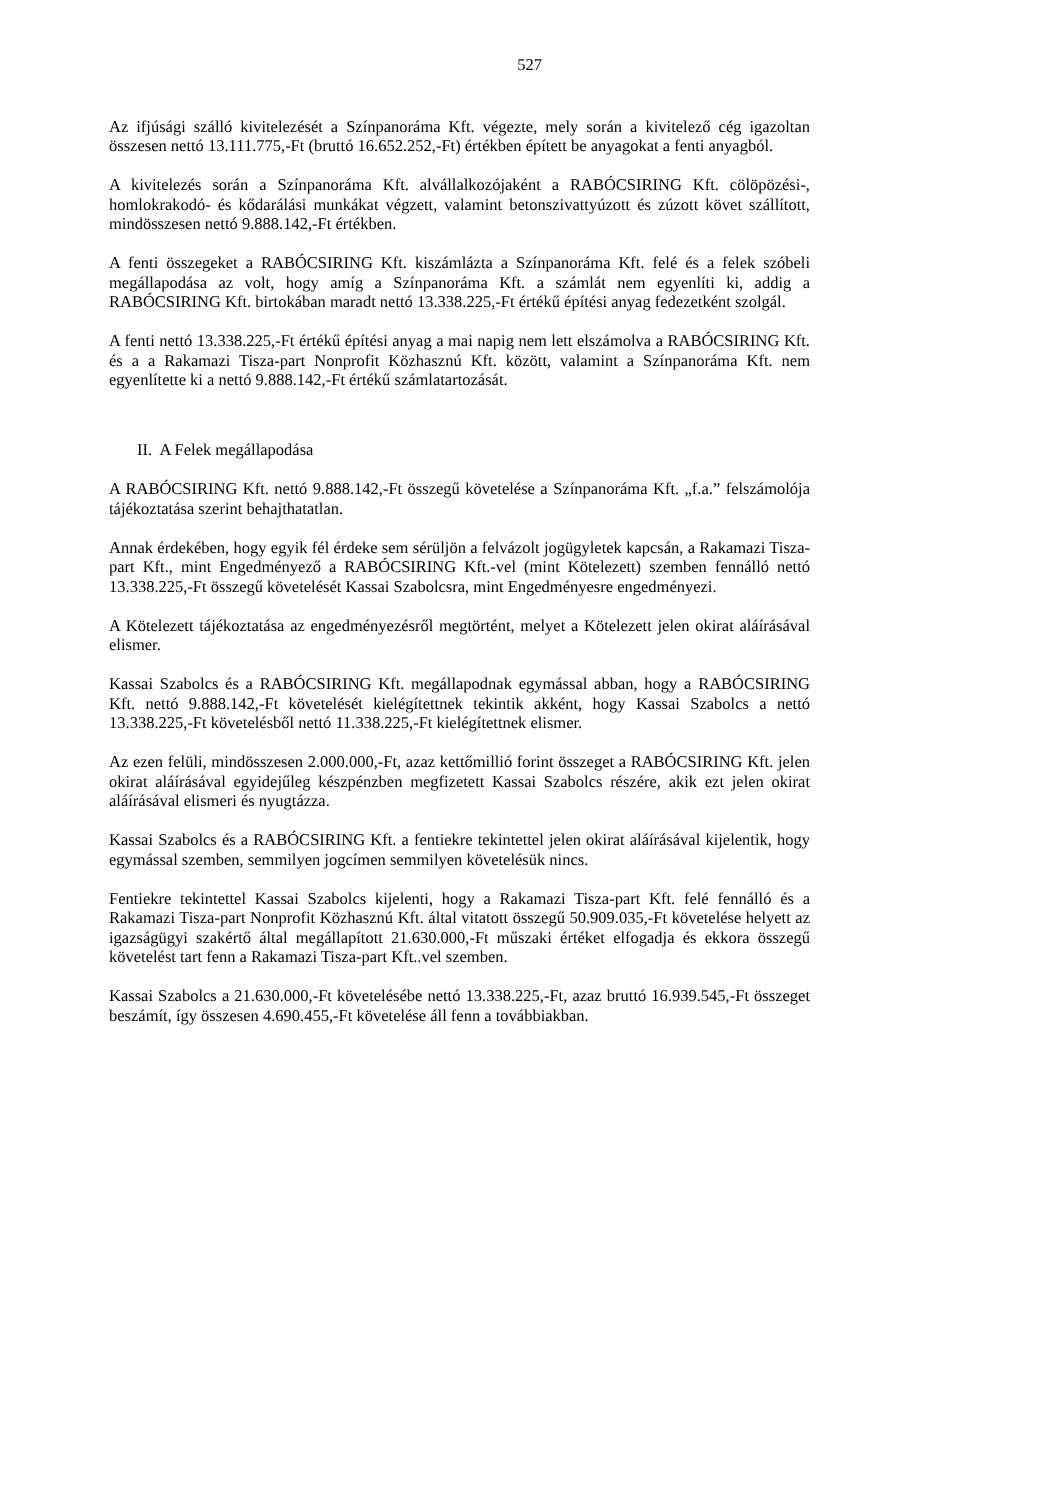527
Az ifjúsági szálló kivitelezését a Színpanoráma Kft. végezte, mely során a kivitelező cég igazoltan összesen nettó 13.111.775,-Ft (bruttó 16.652.252,-Ft) értékben épített be anyagokat a fenti anyagból.
A kivitelezés során a Színpanoráma Kft. alvállalkozójaként a RABÓCSIRING Kft. cölöpözési-, homlokrakodó- és kődarálási munkákat végzett, valamint betonszivattyúzott és zúzott követ szállított, mindösszesen nettó 9.888.142,-Ft értékben.
A fenti összegeket a RABÓCSIRING Kft. kiszámlázta a Színpanoráma Kft. felé és a felek szóbeli megállapodása az volt, hogy amíg a Színpanoráma Kft. a számlát nem egyenlíti ki, addig a RABÓCSIRING Kft. birtokában maradt nettó 13.338.225,-Ft értékű építési anyag fedezetként szolgál.
A fenti nettó 13.338.225,-Ft értékű építési anyag a mai napig nem lett elszámolva a RABÓCSIRING Kft. és a a Rakamazi Tisza-part Nonprofit Közhasznú Kft. között, valamint a Színpanoráma Kft. nem egyenlítette ki a nettó 9.888.142,-Ft értékű számlatartozását.
II. A Felek megállapodása
A RABÓCSIRING Kft. nettó 9.888.142,-Ft összegű követelése a Színpanoráma Kft. „f.a.” felszámolója tájékoztatása szerint behajthatatlan.
Annak érdekében, hogy egyik fél érdeke sem sérüljön a felvázolt jogügyletek kapcsán, a Rakamazi Tisza-part Kft., mint Engedményező a RABÓCSIRING Kft.-vel (mint Kötelezett) szemben fennálló nettó 13.338.225,-Ft összegű követelését Kassai Szabolcsra, mint Engedményesre engedményezi.
A Kötelezett tájékoztatása az engedményezésről megtörtént, melyet a Kötelezett jelen okirat aláírásával elismer.
Kassai Szabolcs és a RABÓCSIRING Kft. megállapodnak egymással abban, hogy a RABÓCSIRING Kft. nettó 9.888.142,-Ft követelését kielégítettnek tekintik akként, hogy Kassai Szabolcs a nettó 13.338.225,-Ft követelésből nettó 11.338.225,-Ft kielégítettnek elismer.
Az ezen felüli, mindösszesen 2.000.000,-Ft, azaz kettőmillió forint összeget a RABÓCSIRING Kft. jelen okirat aláírásával egyidejűleg készpénzben megfizetett Kassai Szabolcs részére, akik ezt jelen okirat aláírásával elismeri és nyugtázza.
Kassai Szabolcs és a RABÓCSIRING Kft. a fentiekre tekintettel jelen okirat aláírásával kijelentik, hogy egymással szemben, semmilyen jogcímen semmilyen követelésük nincs.
Fentiekre tekintettel Kassai Szabolcs kijelenti, hogy a Rakamazi Tisza-part Kft. felé fennálló és a Rakamazi Tisza-part Nonprofit Közhasznú Kft. által vitatott összegű 50.909.035,-Ft követelése helyett az igazságügyi szakértő által megállapított 21.630.000,-Ft műszaki értéket elfogadja és ekkora összegű követelést tart fenn a Rakamazi Tisza-part Kft..vel szemben.
Kassai Szabolcs a 21.630.000,-Ft követelésébe nettó 13.338.225,-Ft, azaz bruttó 16.939.545,-Ft összeget beszámít, így összesen 4.690.455,-Ft követelése áll fenn a továbbiakban.